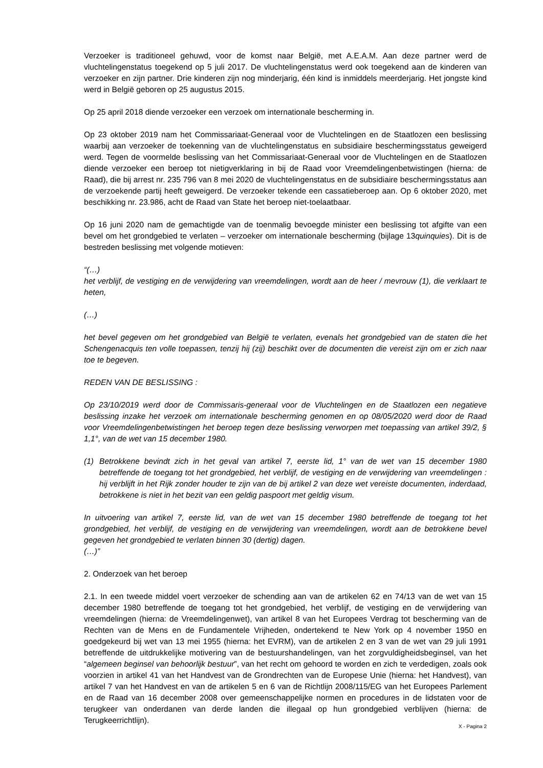Verzoeker is traditioneel gehuwd, voor de komst naar België, met A.E.A.M. Aan deze partner werd de vluchtelingenstatus toegekend op 5 juli 2017. De vluchtelingenstatus werd ook toegekend aan de kinderen van verzoeker en zijn partner. Drie kinderen zijn nog minderjarig, één kind is inmiddels meerderjarig. Het jongste kind werd in België geboren op 25 augustus 2015.
Op 25 april 2018 diende verzoeker een verzoek om internationale bescherming in.
Op 23 oktober 2019 nam het Commissariaat-Generaal voor de Vluchtelingen en de Staatlozen een beslissing waarbij aan verzoeker de toekenning van de vluchtelingenstatus en subsidiaire beschermingsstatus geweigerd werd. Tegen de voormelde beslissing van het Commissariaat-Generaal voor de Vluchtelingen en de Staatlozen diende verzoeker een beroep tot nietigverklaring in bij de Raad voor Vreemdelingenbetwistingen (hierna: de Raad), die bij arrest nr. 235 796 van 8 mei 2020 de vluchtelingenstatus en de subsidiaire beschermingsstatus aan de verzoekende partij heeft geweigerd. De verzoeker tekende een cassatieberoep aan. Op 6 oktober 2020, met beschikking nr. 23.986, acht de Raad van State het beroep niet-toelaatbaar.
Op 16 juni 2020 nam de gemachtigde van de toenmalig bevoegde minister een beslissing tot afgifte van een bevel om het grondgebied te verlaten – verzoeker om internationale bescherming (bijlage 13quinquies). Dit is de bestreden beslissing met volgende motieven:
“(…)
het verblijf, de vestiging en de verwijdering van vreemdelingen, wordt aan de heer / mevrouw (1), die verklaart te heten,
(…)
het bevel gegeven om het grondgebied van België te verlaten, evenals het grondgebied van de staten die het Schengenacquis ten volle toepassen, tenzij hij (zij) beschikt over de documenten die vereist zijn om er zich naar toe te begeven.
REDEN VAN DE BESLISSING :
Op 23/10/2019 werd door de Commissaris-generaal voor de Vluchtelingen en de Staatlozen een negatieve beslissing inzake het verzoek om internationale bescherming genomen en op 08/05/2020 werd door de Raad voor Vreemdelingenbetwistingen het beroep tegen deze beslissing verworpen met toepassing van artikel 39/2, § 1,1°, van de wet van 15 december 1980.
(1) Betrokkene bevindt zich in het geval van artikel 7, eerste lid, 1° van de wet van 15 december 1980 betreffende de toegang tot het grondgebied, het verblijf, de vestiging en de verwijdering van vreemdelingen : hij verblijft in het Rijk zonder houder te zijn van de bij artikel 2 van deze wet vereiste documenten, inderdaad, betrokkene is niet in het bezit van een geldig paspoort met geldig visum.
In uitvoering van artikel 7, eerste lid, van de wet van 15 december 1980 betreffende de toegang tot het grondgebied, het verblijf, de vestiging en de verwijdering van vreemdelingen, wordt aan de betrokkene bevel gegeven het grondgebied te verlaten binnen 30 (dertig) dagen.
(…)”
2. Onderzoek van het beroep
2.1. In een tweede middel voert verzoeker de schending aan van de artikelen 62 en 74/13 van de wet van 15 december 1980 betreffende de toegang tot het grondgebied, het verblijf, de vestiging en de verwijdering van vreemdelingen (hierna: de Vreemdelingenwet), van artikel 8 van het Europees Verdrag tot bescherming van de Rechten van de Mens en de Fundamentele Vrijheden, ondertekend te New York op 4 november 1950 en goedgekeurd bij wet van 13 mei 1955 (hierna: het EVRM), van de artikelen 2 en 3 van de wet van 29 juli 1991 betreffende de uitdrukkelijke motivering van de bestuurshandelingen, van het zorgvuldigheidsbeginsel, van het “algemeen beginsel van behoorlijk bestuur”, van het recht om gehoord te worden en zich te verdedigen, zoals ook voorzien in artikel 41 van het Handvest van de Grondrechten van de Europese Unie (hierna: het Handvest), van artikel 7 van het Handvest en van de artikelen 5 en 6 van de Richtlijn 2008/115/EG van het Europees Parlement en de Raad van 16 december 2008 over gemeenschappelijke normen en procedures in de lidstaten voor de terugkeer van onderdanen van derde landen die illegaal op hun grondgebied verblijven (hierna: de Terugkeerrichtlijn).
X - Pagina 2